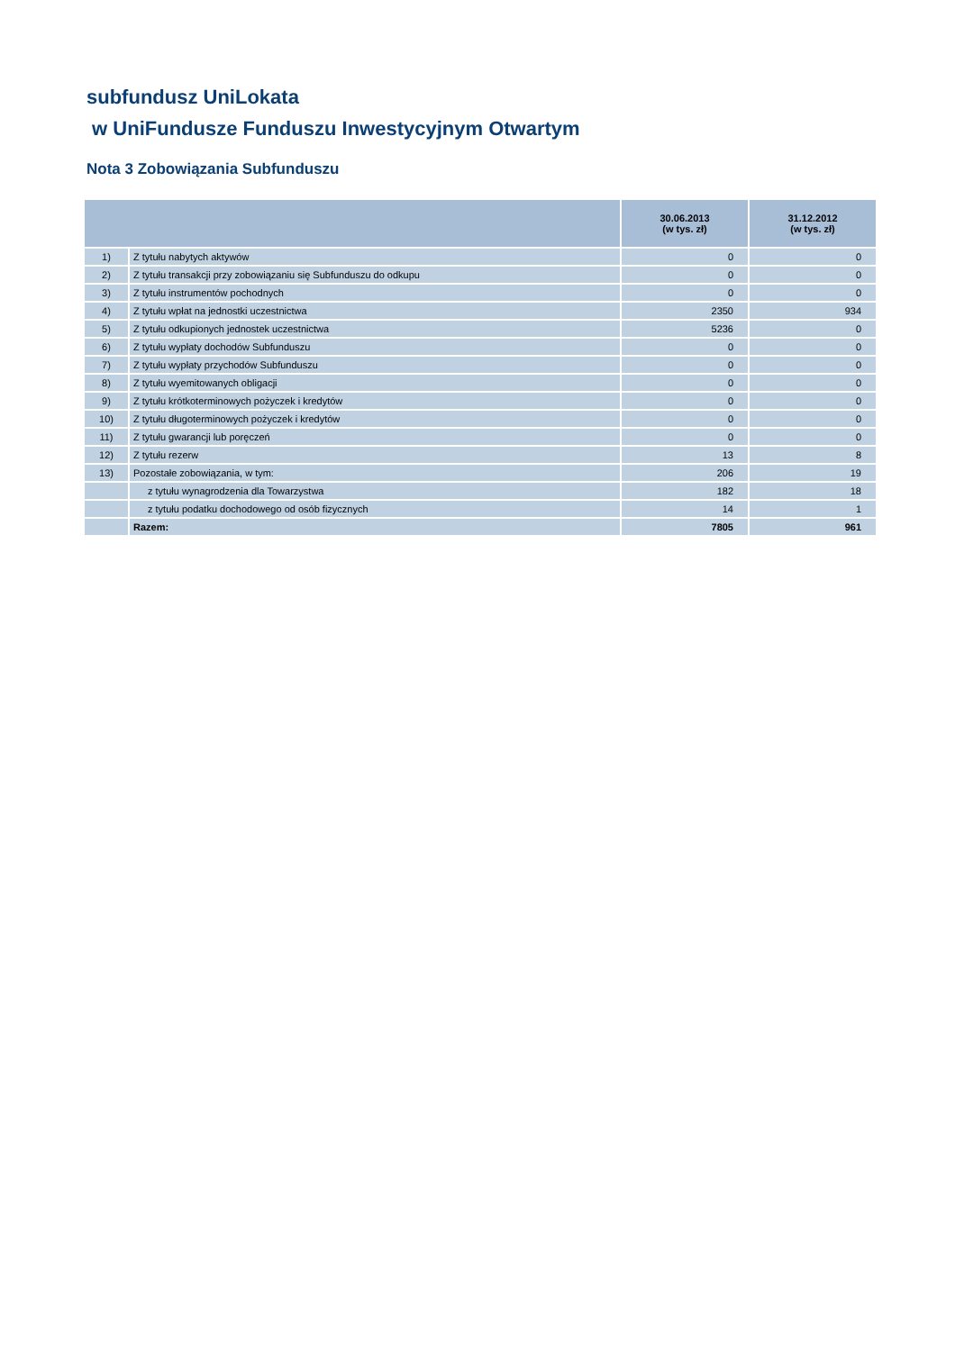subfundusz UniLokata
w UniFundusze Funduszu Inwestycyjnym Otwartym
Nota 3 Zobowiązania Subfunduszu
| | | 30.06.2013 (w tys. zł) | 31.12.2012 (w tys. zł) |
| --- | --- | --- | --- |
| 1) | Z tytułu nabytych aktywów | 0 | 0 |
| 2) | Z tytułu transakcji przy zobowiązaniu się Subfunduszu do odkupu | 0 | 0 |
| 3) | Z tytułu instrumentów pochodnych | 0 | 0 |
| 4) | Z tytułu wpłat na jednostki uczestnictwa | 2350 | 934 |
| 5) | Z tytułu odkupionych jednostek uczestnictwa | 5236 | 0 |
| 6) | Z tytułu wypłaty dochodów Subfunduszu | 0 | 0 |
| 7) | Z tytułu wypłaty przychodów Subfunduszu | 0 | 0 |
| 8) | Z tytułu wyemitowanych obligacji | 0 | 0 |
| 9) | Z tytułu krótkoterminowych pożyczek i kredytów | 0 | 0 |
| 10) | Z tytułu długoterminowych pożyczek i kredytów | 0 | 0 |
| 11) | Z tytułu gwarancji lub poręczeń | 0 | 0 |
| 12) | Z tytułu rezerw | 13 | 8 |
| 13) | Pozostałe zobowiązania, w tym: | 206 | 19 |
| | z tytułu wynagrodzenia dla Towarzystwa | 182 | 18 |
| | z tytułu podatku dochodowego od osób fizycznych | 14 | 1 |
| | Razem: | 7805 | 961 |